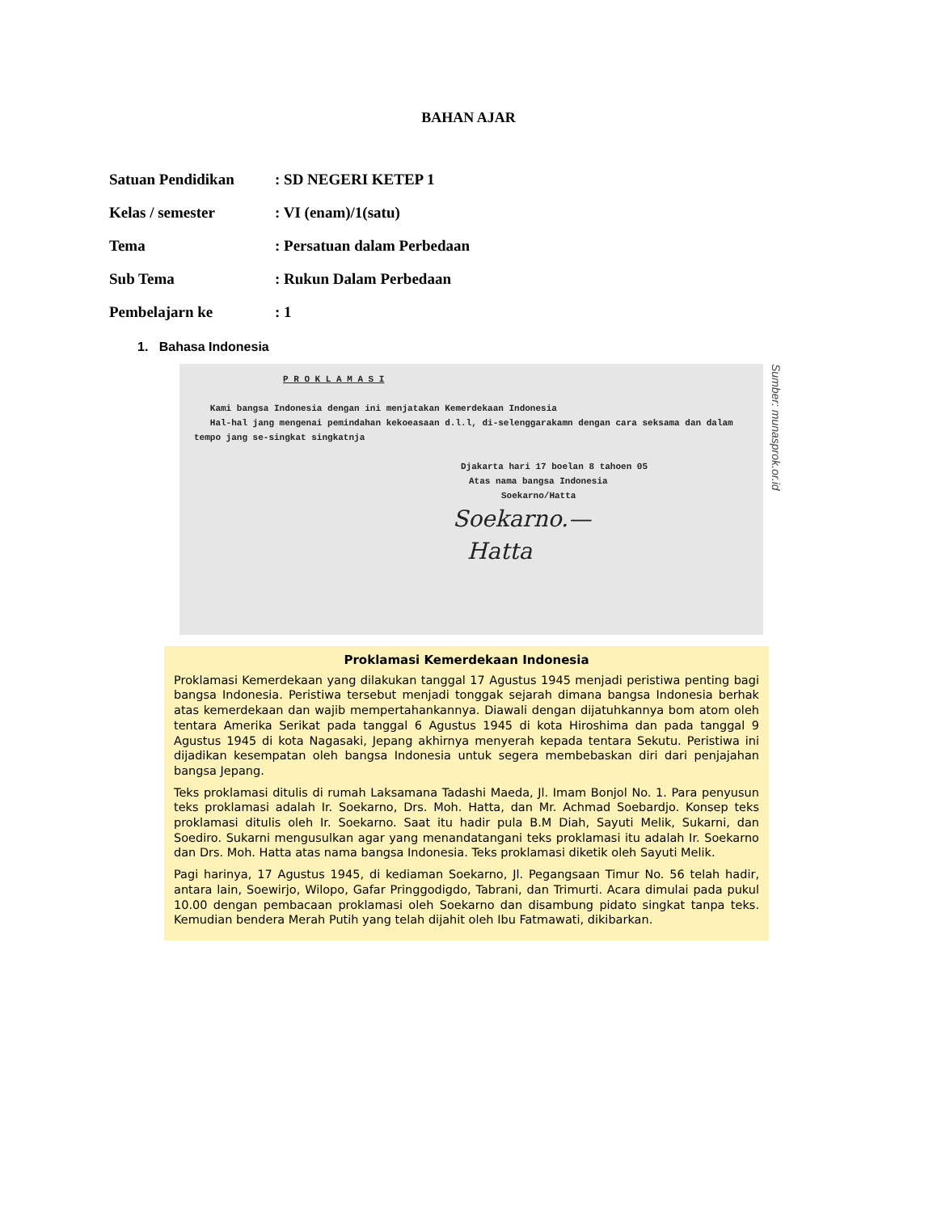BAHAN AJAR
Satuan Pendidikan: SD NEGERI KETEP 1
Kelas / semester: VI (enam)/1(satu)
Tema: Persatuan dalam Perbedaan
Sub Tema: Rukun Dalam Perbedaan
Pembelajarn ke: 1
1. Bahasa Indonesia
P R O K L A M A S I
Kami bangsa Indonesia dengan ini menjatakan Kemerdekaan Indonesia
Hal-hal jang mengenai pemindahan kekoeasaan d.l.l, di-selenggarakamn dengan cara seksama dan dalam tempo jang se-singkat singkatnja
Djakarta hari 17 boelan 8 tahoen 05
Atas nama bangsa Indonesia
Soekarno/Hatta
Soekarno.—
Hatta
Sumber: munasprok.or.id
Proklamasi Kemerdekaan Indonesia
Proklamasi Kemerdekaan yang dilakukan tanggal 17 Agustus 1945 menjadi peristiwa penting bagi bangsa Indonesia. Peristiwa tersebut menjadi tonggak sejarah dimana bangsa Indonesia berhak atas kemerdekaan dan wajib mempertahankannya. Diawali dengan dijatuhkannya bom atom oleh tentara Amerika Serikat pada tanggal 6 Agustus 1945 di kota Hiroshima dan pada tanggal 9 Agustus 1945 di kota Nagasaki, Jepang akhirnya menyerah kepada tentara Sekutu. Peristiwa ini dijadikan kesempatan oleh bangsa Indonesia untuk segera membebaskan diri dari penjajahan bangsa Jepang.
Teks proklamasi ditulis di rumah Laksamana Tadashi Maeda, Jl. Imam Bonjol No. 1. Para penyusun teks proklamasi adalah Ir. Soekarno, Drs. Moh. Hatta, dan Mr. Achmad Soebardjo. Konsep teks proklamasi ditulis oleh Ir. Soekarno. Saat itu hadir pula B.M Diah, Sayuti Melik, Sukarni, dan Soediro. Sukarni mengusulkan agar yang menandatangani teks proklamasi itu adalah Ir. Soekarno dan Drs. Moh. Hatta atas nama bangsa Indonesia. Teks proklamasi diketik oleh Sayuti Melik.
Pagi harinya, 17 Agustus 1945, di kediaman Soekarno, Jl. Pegangsaan Timur No. 56 telah hadir, antara lain, Soewirjo, Wilopo, Gafar Pringgodigdo, Tabrani, dan Trimurti. Acara dimulai pada pukul 10.00 dengan pembacaan proklamasi oleh Soekarno dan disambung pidato singkat tanpa teks. Kemudian bendera Merah Putih yang telah dijahit oleh Ibu Fatmawati, dikibarkan.